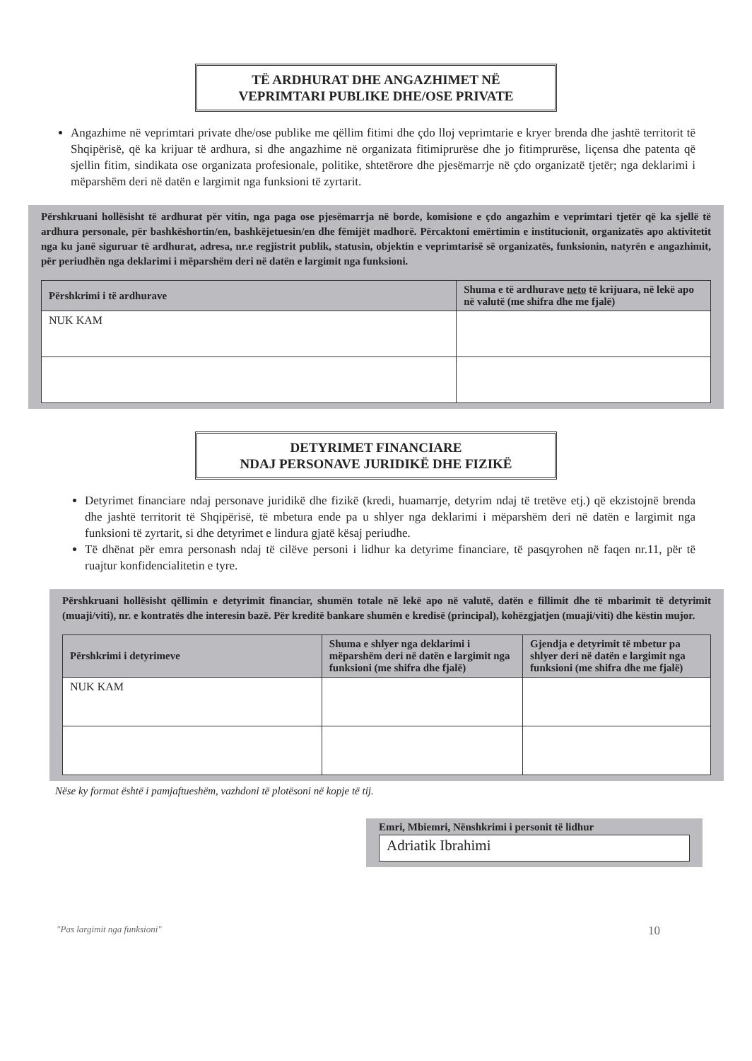TË ARDHURAT DHE ANGAZHIMET NË
VEPRIMTARI PUBLIKE DHE/OSE PRIVATE
Angazhime në veprimtari private dhe/ose publike me qëllim fitimi dhe çdo lloj veprimtarie e kryer brenda dhe jashtë territorit të Shqipërisë, që ka krijuar të ardhura, si dhe angazhime në organizata fitimiprurëse dhe jo fitimprurëse, liçensa dhe patenta që sjellin fitim, sindikata ose organizata profesionale, politike, shtetërore dhe pjesëmarrje në çdo organizatë tjetër; nga deklarimi i mëparshëm deri në datën e largimit nga funksioni të zyrtarit.
Përshkruani hollësisht të ardhurat për vitin, nga paga ose pjesëmarrja në borde, komisione e çdo angazhim e veprimtari tjetër që ka sjellë të ardhura personale, për bashkëshortin/en, bashkëjetuesin/en dhe fëmijët madhorë. Përcaktoni emërtimin e institucionit, organizatës apo aktivitetit nga ku janë siguruar të ardhurat, adresa, nr.e regjistrit publik, statusin, objektin e veprimtarisë së organizatës, funksionin, natyrën e angazhimit, për periudhën nga deklarimi i mëparshëm deri në datën e largimit nga funksioni.
| Përshkrimi i të ardhurave | Shuma e të ardhurave neto të krijuara, në lekë apo në valutë (me shifra dhe me fjalë) |
| --- | --- |
| NUK KAM | |
DETYRIMET FINANCIARE
NDAJ PERSONAVE JURIDIKË DHE FIZIKË
Detyrimet financiare ndaj personave juridikë dhe fizikë (kredi, huamarrje, detyrim ndaj të tretëve etj.) që ekzistojnë brenda dhe jashtë territorit të Shqipërisë, të mbetura ende pa u shlyer nga deklarimi i mëparshëm deri në datën e largimit nga funksioni të zyrtarit, si dhe detyrimet e lindura gjatë kësaj periudhe.
Të dhënat për emra personash ndaj të cilëve personi i lidhur ka detyrime financiare, të pasqyrohen në faqen nr.11, për të ruajtur konfidencialitetin e tyre.
Përshkruani hollësisht qëllimin e detyrimit financiar, shumën totale në lekë apo në valutë, datën e fillimit dhe të mbarimit të detyrimit (muaji/viti), nr. e kontratës dhe interesin bazë. Për kreditë bankare shumën e kredisë (principal), kohëzgjatjen (muaji/viti) dhe këstin mujor.
| Përshkrimi i detyrimeve | Shuma e shlyer nga deklarimi i mëparshëm deri në datën e largimit nga funksioni (me shifra dhe fjalë) | Gjendja e detyrimit të mbetur pa shlyer deri në datën e largimit nga funksioni (me shifra dhe me fjalë) |
| --- | --- | --- |
| NUK KAM | | |
Nëse ky format është i pamjaftueshëm, vazhdoni të plotësoni në kopje të tij.
Emri, Mbiemri, Nënshkrimi i personit të lidhur
Adriatik Ibrahimi
"Pas largimit nga funksioni" 10